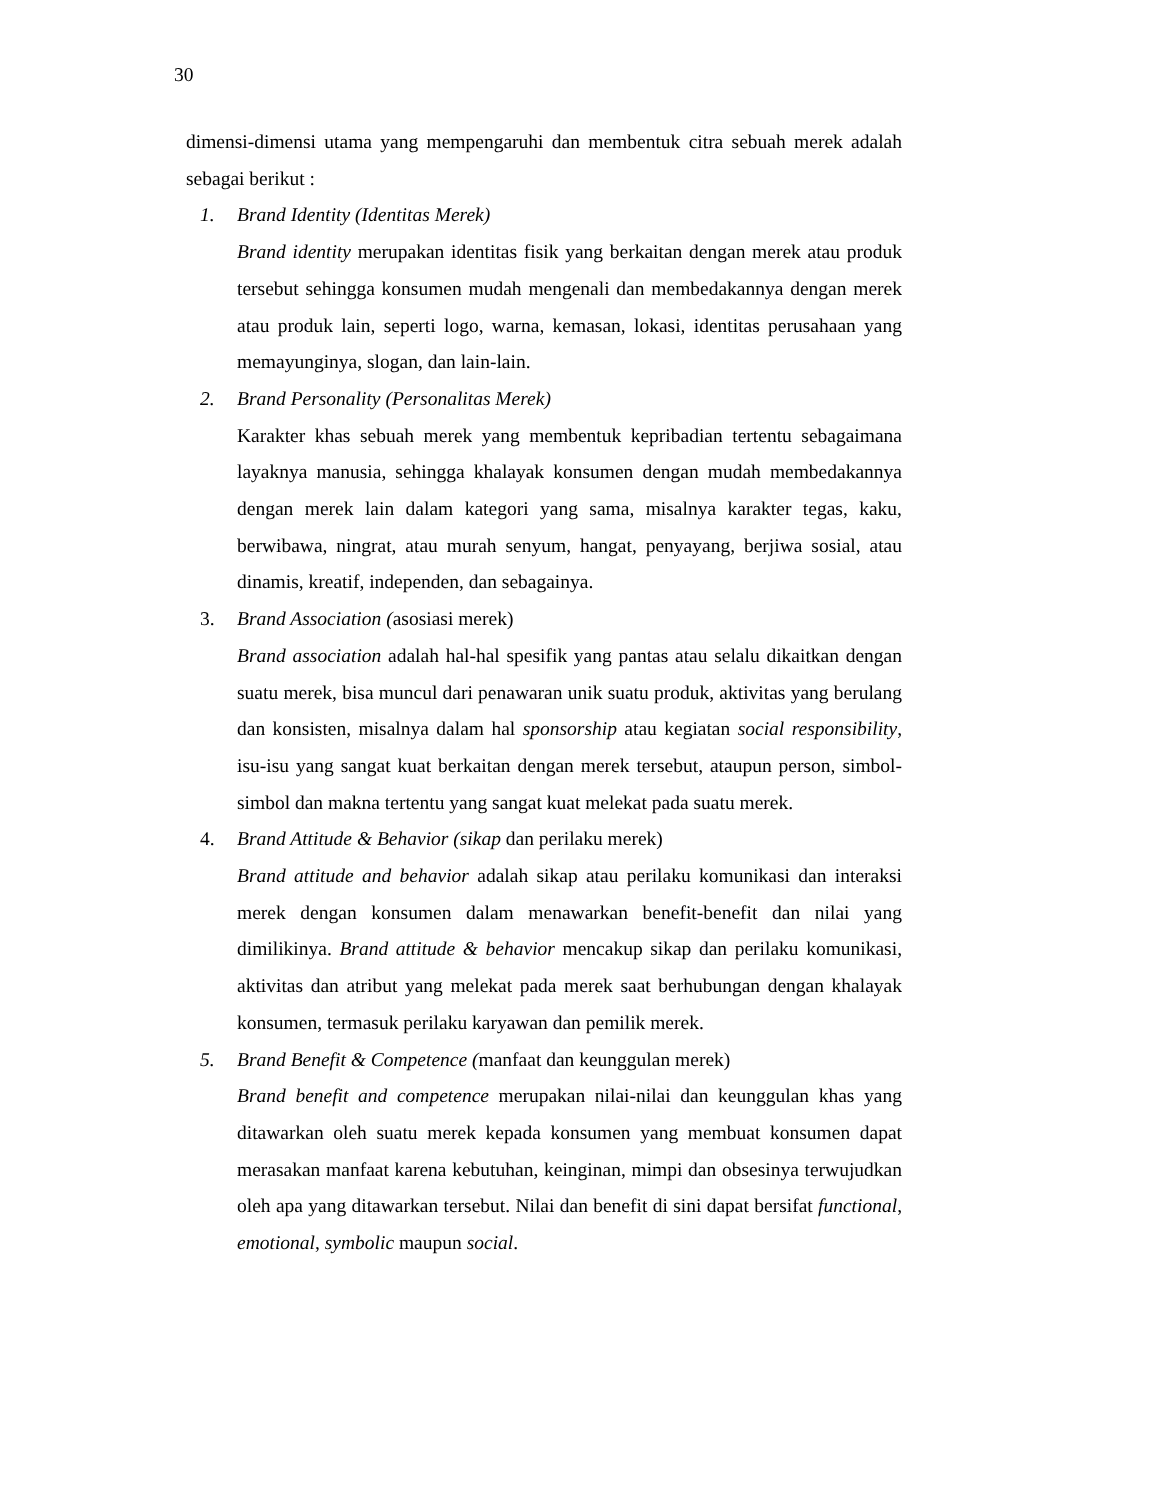30
dimensi-dimensi utama yang mempengaruhi dan membentuk citra sebuah merek adalah sebagai berikut :
1. Brand Identity (Identitas Merek)
Brand identity merupakan identitas fisik yang berkaitan dengan merek atau produk tersebut sehingga konsumen mudah mengenali dan membedakannya dengan merek atau produk lain, seperti logo, warna, kemasan, lokasi, identitas perusahaan yang memayunginya, slogan, dan lain-lain.
2. Brand Personality (Personalitas Merek)
Karakter khas sebuah merek yang membentuk kepribadian tertentu sebagaimana layaknya manusia, sehingga khalayak konsumen dengan mudah membedakannya dengan merek lain dalam kategori yang sama, misalnya karakter tegas, kaku, berwibawa, ningrat, atau murah senyum, hangat, penyayang, berjiwa sosial, atau dinamis, kreatif, independen, dan sebagainya.
3. Brand Association (asosiasi merek)
Brand association adalah hal-hal spesifik yang pantas atau selalu dikaitkan dengan suatu merek, bisa muncul dari penawaran unik suatu produk, aktivitas yang berulang dan konsisten, misalnya dalam hal sponsorship atau kegiatan social responsibility, isu-isu yang sangat kuat berkaitan dengan merek tersebut, ataupun person, simbol-simbol dan makna tertentu yang sangat kuat melekat pada suatu merek.
4. Brand Attitude & Behavior (sikap dan perilaku merek)
Brand attitude and behavior adalah sikap atau perilaku komunikasi dan interaksi merek dengan konsumen dalam menawarkan benefit-benefit dan nilai yang dimilikinya. Brand attitude & behavior mencakup sikap dan perilaku komunikasi, aktivitas dan atribut yang melekat pada merek saat berhubungan dengan khalayak konsumen, termasuk perilaku karyawan dan pemilik merek.
5. Brand Benefit & Competence (manfaat dan keunggulan merek)
Brand benefit and competence merupakan nilai-nilai dan keunggulan khas yang ditawarkan oleh suatu merek kepada konsumen yang membuat konsumen dapat merasakan manfaat karena kebutuhan, keinginan, mimpi dan obsesinya terwujudkan oleh apa yang ditawarkan tersebut. Nilai dan benefit di sini dapat bersifat functional, emotional, symbolic maupun social.